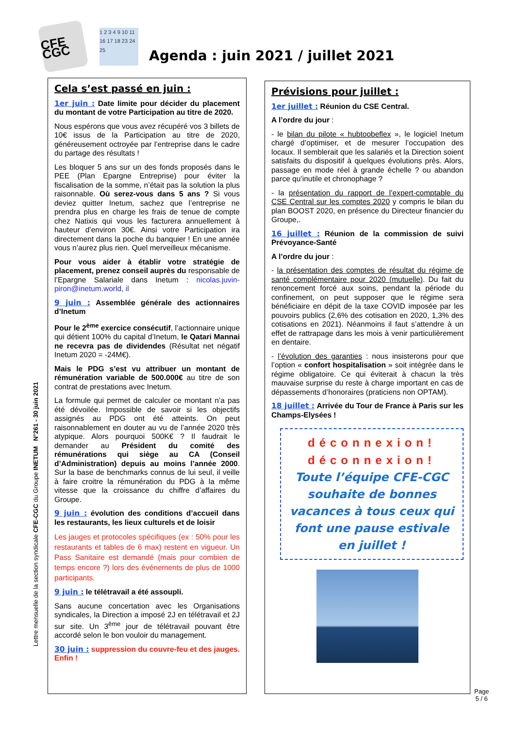CFE CGC
1 2 3 4 9 10 11 16 17 18 23 24 25
Agenda : juin 2021 / juillet 2021
Lettre mensuelle de la section syndicale CFE-CGC du Groupe INETUM N°261 - 30 juin 2021
Cela s’est passé en juin :
1er juin : Date limite pour décider du placement du montant de votre Participation au titre de 2020.
Nous espérons que vous avez récupéré vos 3 billets de 10€ issus de la Participation au titre de 2020, généreusement octroyée par l’entreprise dans le cadre du partage des résultats !
Les bloquer 5 ans sur un des fonds proposés dans le PEE (Plan Epargne Entreprise) pour éviter la fiscalisation de la somme, n’était pas la solution la plus raisonnable. Où serez-vous dans 5 ans ? Si vous deviez quitter Inetum, sachez que l’entreprise ne prendra plus en charge les frais de tenue de compte chez Natixis qui vous les facturera annuellement à hauteur d’environ 30€. Ainsi votre Participation ira directement dans la poche du banquier ! En une année vous n’aurez plus rien. Quel merveilleux mécanisme.
Pour vous aider à établir votre stratégie de placement, prenez conseil auprès du responsable de l’Epargne Salariale dans Inetum : nicolas.juvin-piron@inetum.world, il
9 juin : Assemblée générale des actionnaires d’Inetum
Pour le 2<sup>ème</sup> exercice consécutif, l’actionnaire unique qui détient 100% du capital d’Inetum, le Qatari Mannai ne recevra pas de dividendes (Résultat net négatif Inetum 2020 = -24M€).
Mais le PDG s’est vu attribuer un montant de rémunération variable de 500.000€ au titre de son contrat de prestations avec Inetum.
La formule qui permet de calculer ce montant n’a pas été dévoilée. Impossible de savoir si les objectifs assignés au PDG ont été atteints. On peut raisonnablement en douter au vu de l’année 2020 très atypique. Alors pourquoi 500K€ ? Il faudrait le demander au Président du comité des rémunérations qui siège au CA (Conseil d’Administration) depuis au moins l’année 2000. Sur la base de benchmarks connus de lui seul, il veille à faire croitre la rémunération du PDG à la même vitesse que la croissance du chiffre d’affaires du Groupe.
9 juin : évolution des conditions d’accueil dans les restaurants, les lieux culturels et de loisir
Les jauges et protocoles spécifiques (ex : 50% pour les restaurants et tables de 6 max) restent en vigueur. Un Pass Sanitaire est demandé (mais pour combien de temps encore ?) lors des événements de plus de 1000 participants.
9 juin : le télétravail a été assoupli.
Sans aucune concertation avec les Organisations syndicales, la Direction a imposé 2J en télétravail et 2J sur site. Un 3<sup>ème</sup> jour de télétravail pouvant être accordé selon le bon vouloir du management.
30 juin : suppression du couvre-feu et des jauges. Enfin !
Prévisions pour juillet :
1er juillet : Réunion du CSE Central.
A l’ordre du jour :
- le bilan du pilote « hubtoobeflex », le logiciel Inetum chargé d’optimiser, et de mesurer l’occupation des locaux. Il semblerait que les salariés et la Direction soient satisfaits du dispositif à quelques évolutions près. Alors, passage en mode réel à grande échelle ? ou abandon parce qu’inutile et chronophage ?
- la présentation du rapport de l’expert-comptable du CSE Central sur les comptes 2020 y compris le bilan du plan BOOST 2020, en présence du Directeur financier du Groupe,.
16 juillet : Réunion de la commission de suivi Prévoyance-Santé
A l’ordre du jour :
- la présentation des comptes de résultat du régime de santé complémentaire pour 2020 (mutuelle). Du fait du renoncement forcé aux soins, pendant la période du confinement, on peut supposer que le régime sera bénéficiaire en dépit de la taxe COVID imposée par les pouvoirs publics (2,6% des cotisation en 2020, 1,3% des cotisations en 2021). Néanmoins il faut s’attendre à un effet de rattrapage dans les mois à venir particulièrement en dentaire.
- l’évolution des garanties : nous insisterons pour que l’option « confort hospitalisation » soit intégrée dans le régime obligatoire. Ce qui éviterait à chacun la très mauvaise surprise du reste à charge important en cas de dépassements d’honoraires (praticiens non OPTAM).
18 juillet : Arrivée du Tour de France à Paris sur les Champs-Elysées !
déconnexion!
déconnexion!
Toute l’équipe CFE-CGC souhaite de bonnes vacances à tous ceux qui font une pause estivale en juillet !
Page
5 / 6